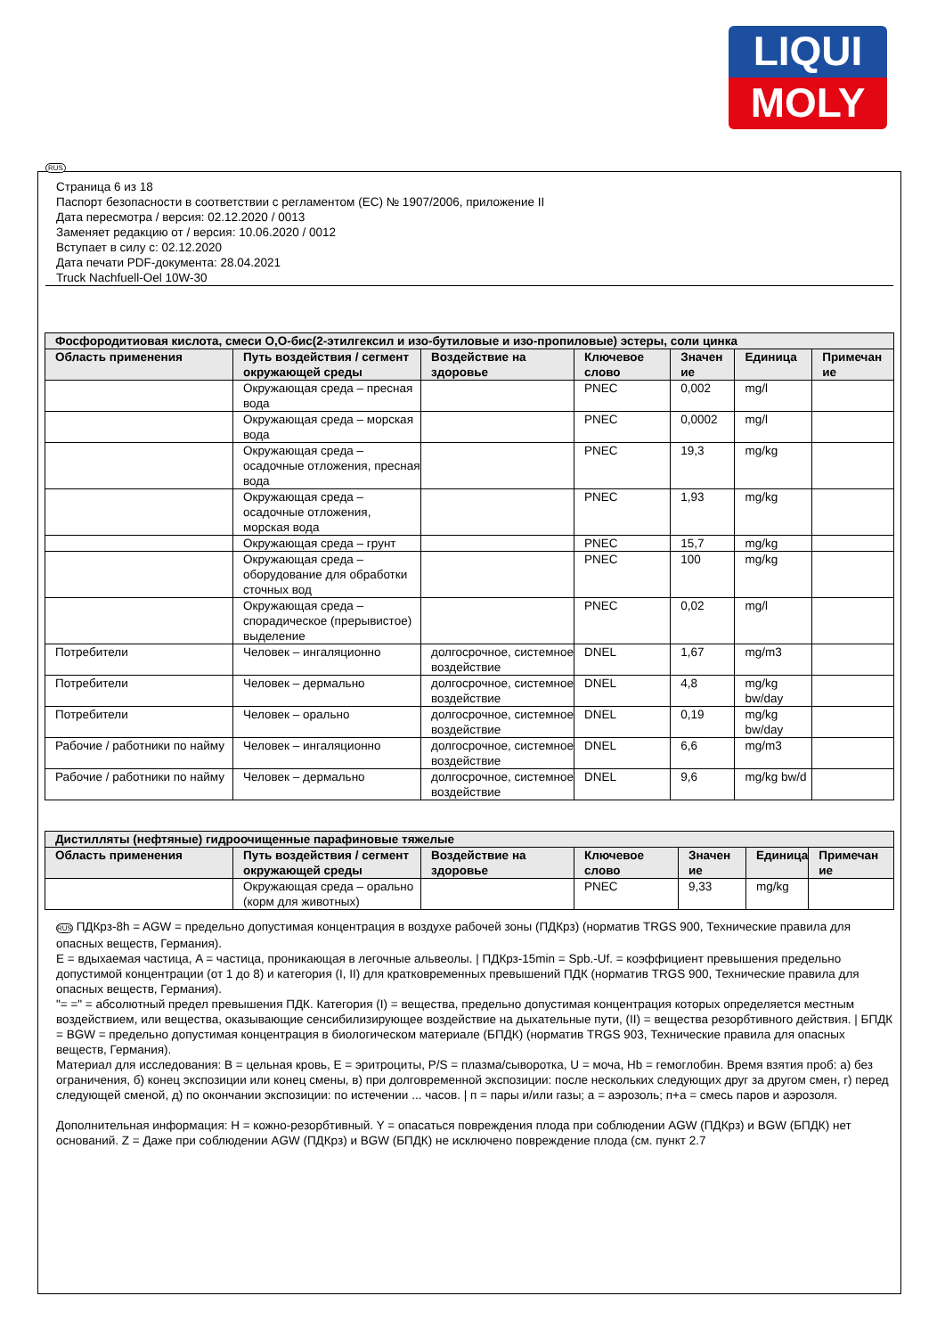LIQUI
MOLY
RUS
Страница 6 из 18
Паспорт безопасности в соответствии с регламентом (ЕС) № 1907/2006, приложение II
Дата пересмотра / версия: 02.12.2020 / 0013
Заменяет редакцию от / версия: 10.06.2020 / 0012
Вступает в силу с: 02.12.2020
Дата печати PDF-документа: 28.04.2021
Truck Nachfuell-Oel 10W-30
| Фосфородитиовая кислота, смеси O,O-бис(2-этилгексил и изо-бутиловые и изо-пропиловые) эстеры, соли цинка | | | | | | |
| --- | --- | --- | --- | --- | --- | --- |
| Область применения | Путь воздействия / сегмент окружающей среды | Воздействие на здоровье | Ключевое слово | Значен ие | Единица | Примечан ие |
| | Окружающая среда – пресная вода | | PNEC | 0,002 | mg/l | |
| | Окружающая среда – морская вода | | PNEC | 0,0002 | mg/l | |
| | Окружающая среда – осадочные отложения, пресная вода | | PNEC | 19,3 | mg/kg | |
| | Окружающая среда – осадочные отложения, морская вода | | PNEC | 1,93 | mg/kg | |
| | Окружающая среда – грунт | | PNEC | 15,7 | mg/kg | |
| | Окружающая среда – оборудование для обработки сточных вод | | PNEC | 100 | mg/kg | |
| | Окружающая среда – спорадическое (прерывистое) выделение | | PNEC | 0,02 | mg/l | |
| Потребители | Человек – ингаляционно | долгосрочное, системное воздействие | DNEL | 1,67 | mg/m3 | |
| Потребители | Человек – дермально | долгосрочное, системное воздействие | DNEL | 4,8 | mg/kg bw/day | |
| Потребители | Человек – орально | долгосрочное, системное воздействие | DNEL | 0,19 | mg/kg bw/day | |
| Рабочие / работники по найму | Человек – ингаляционно | долгосрочное, системное воздействие | DNEL | 6,6 | mg/m3 | |
| Рабочие / работники по найму | Человек – дермально | долгосрочное, системное воздействие | DNEL | 9,6 | mg/kg bw/d | |
| Дистилляты (нефтяные) гидроочищенные парафиновые тяжелые | | | | | | |
| --- | --- | --- | --- | --- | --- | --- |
| Область применения | Путь воздействия / сегмент окружающей среды | Воздействие на здоровье | Ключевое слово | Значен ие | Единица | Примечан ие |
| | Окружающая среда – орально (корм для животных) | | PNEC | 9,33 | mg/kg | |
RUS ПДКрз-8h = AGW = предельно допустимая концентрация в воздухе рабочей зоны (ПДКрз) (норматив TRGS 900, Технические правила для опасных веществ, Германия).
E = вдыхаемая частица, A = частица, проникающая в легочные альвеолы. | ПДКрз-15min = Spb.-Uf. = коэффициент превышения предельно допустимой концентрации (от 1 до 8) и категория (I, II) для кратковременных превышений ПДК (норматив TRGS 900, Технические правила для опасных веществ, Германия).
"= =" = абсолютный предел превышения ПДК. Категория (I) = вещества, предельно допустимая концентрация которых определяется местным воздействием, или вещества, оказывающие сенсибилизирующее воздействие на дыхательные пути, (II) = вещества резорбтивного действия. | БПДК = BGW = предельно допустимая концентрация в биологическом материале (БПДК) (норматив TRGS 903, Технические правила для опасных веществ, Германия).
Материал для исследования: B = цельная кровь, E = эритроциты, P/S = плазма/сыворотка, U = моча, Hb = гемоглобин. Время взятия проб: а) без ограничения, б) конец экспозиции или конец смены, в) при долговременной экспозиции: после нескольких следующих друг за другом смен, г) перед следующей сменой, д) по окончании экспозиции: по истечении ... часов. | п = пары и/или газы; а = аэрозоль; п+а = смесь паров и аэрозоля.
Дополнительная информация: H = кожно-резорбтивный. Y = опасаться повреждения плода при соблюдении AGW (ПДКрз) и BGW (БПДК) нет оснований. Z = Даже при соблюдении AGW (ПДКрз) и BGW (БПДК) не исключено повреждение плода (см. пункт 2.7